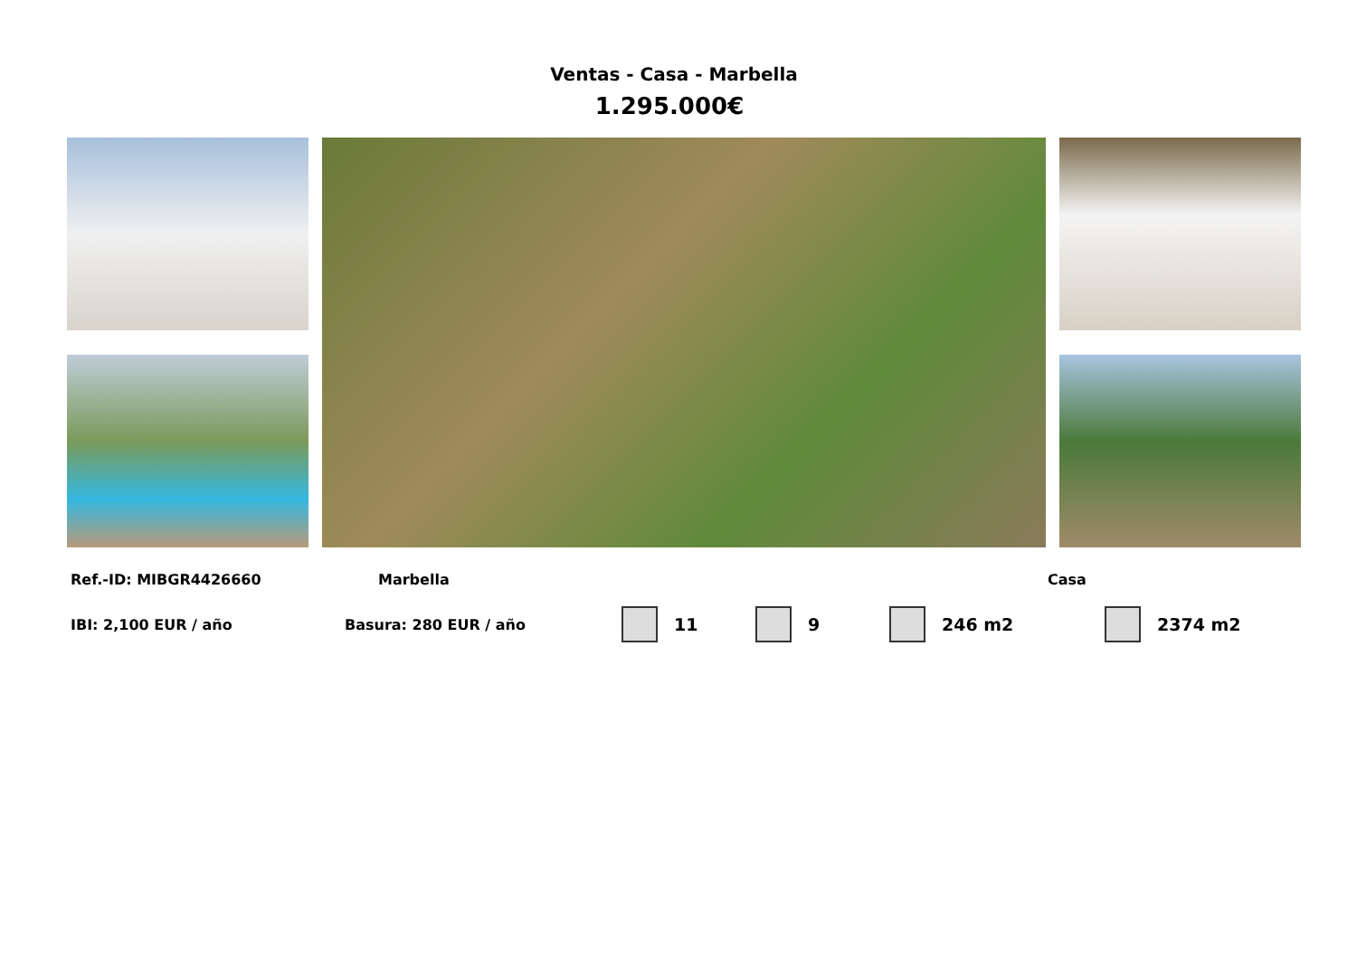Ventas - Casa - Marbella
1.295.000€
Ref.-ID: MIBGR4426660 Marbella Casa
IBI: 2,100 EUR / año Basura: 280 EUR / año 11 9 246 m2 2374 m2